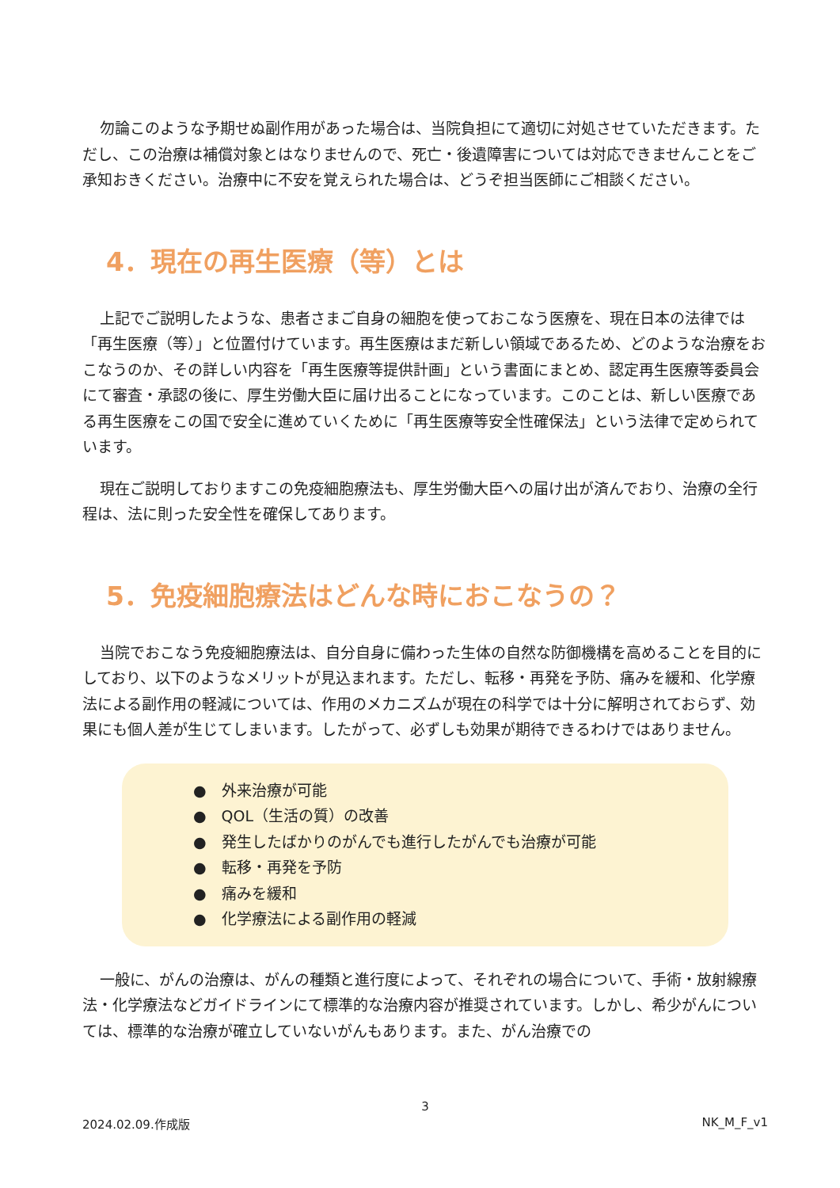勿論このような予期せぬ副作用があった場合は、当院負担にて適切に対処させていただきます。ただし、この治療は補償対象とはなりませんので、死亡・後遺障害については対応できませんことをご承知おきください。治療中に不安を覚えられた場合は、どうぞ担当医師にご相談ください。
4．現在の再生医療（等）とは
上記でご説明したような、患者さまご自身の細胞を使っておこなう医療を、現在日本の法律では「再生医療（等）」と位置付けています。再生医療はまだ新しい領域であるため、どのような治療をおこなうのか、その詳しい内容を「再生医療等提供計画」という書面にまとめ、認定再生医療等委員会にて審査・承認の後に、厚生労働大臣に届け出ることになっています。このことは、新しい医療である再生医療をこの国で安全に進めていくために「再生医療等安全性確保法」という法律で定められています。
現在ご説明しておりますこの免疫細胞療法も、厚生労働大臣への届け出が済んでおり、治療の全行程は、法に則った安全性を確保してあります。
5．免疫細胞療法はどんな時におこなうの？
当院でおこなう免疫細胞療法は、自分自身に備わった生体の自然な防御機構を高めることを目的にしており、以下のようなメリットが見込まれます。ただし、転移・再発を予防、痛みを緩和、化学療法による副作用の軽減については、作用のメカニズムが現在の科学では十分に解明されておらず、効果にも個人差が生じてしまいます。したがって、必ずしも効果が期待できるわけではありません。
●　外来治療が可能
●　QOL（生活の質）の改善
●　発生したばかりのがんでも進行したがんでも治療が可能
●　転移・再発を予防
●　痛みを緩和
●　化学療法による副作用の軽減
一般に、がんの治療は、がんの種類と進行度によって、それぞれの場合について、手術・放射線療法・化学療法などガイドラインにて標準的な治療内容が推奨されています。しかし、希少がんについては、標準的な治療が確立していないがんもあります。また、がん治療での
3
2024.02.09.作成版 NK_M_F_v1